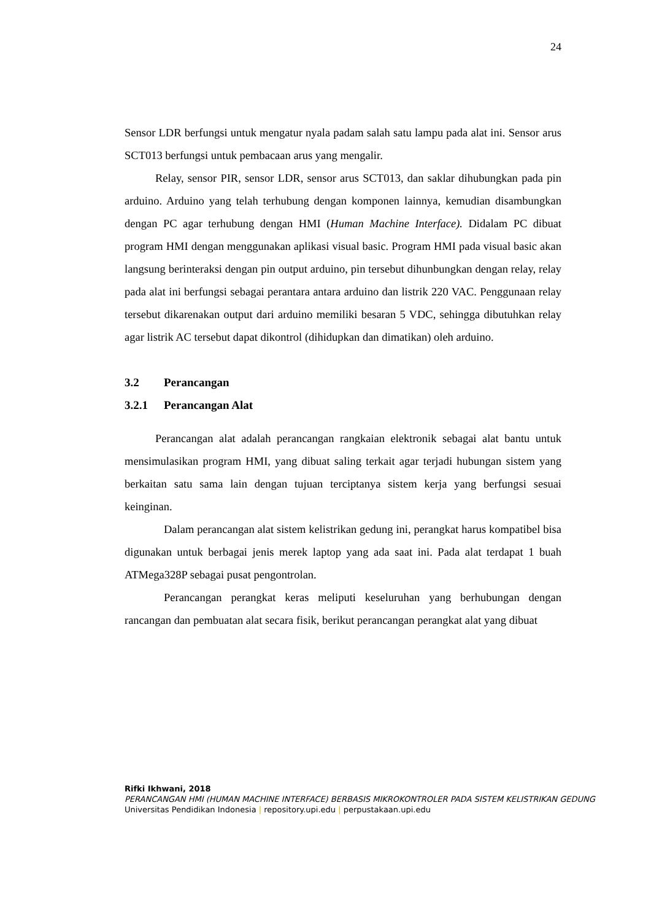24
Sensor LDR berfungsi untuk mengatur nyala padam salah satu lampu pada alat ini. Sensor arus SCT013 berfungsi untuk pembacaan arus yang mengalir.
Relay, sensor PIR, sensor LDR, sensor arus SCT013, dan saklar dihubungkan pada pin arduino. Arduino yang telah terhubung dengan komponen lainnya, kemudian disambungkan dengan PC agar terhubung dengan HMI (Human Machine Interface). Didalam PC dibuat program HMI dengan menggunakan aplikasi visual basic. Program HMI pada visual basic akan langsung berinteraksi dengan pin output arduino, pin tersebut dihunbungkan dengan relay, relay pada alat ini berfungsi sebagai perantara antara arduino dan listrik 220 VAC. Penggunaan relay tersebut dikarenakan output dari arduino memiliki besaran 5 VDC, sehingga dibutuhkan relay agar listrik AC tersebut dapat dikontrol (dihidupkan dan dimatikan) oleh arduino.
3.2 Perancangan
3.2.1 Perancangan Alat
Perancangan alat adalah perancangan rangkaian elektronik sebagai alat bantu untuk mensimulasikan program HMI, yang dibuat saling terkait agar terjadi hubungan sistem yang berkaitan satu sama lain dengan tujuan terciptanya sistem kerja yang berfungsi sesuai keinginan.
Dalam perancangan alat sistem kelistrikan gedung ini, perangkat harus kompatibel bisa digunakan untuk berbagai jenis merek laptop yang ada saat ini. Pada alat terdapat 1 buah ATMega328P sebagai pusat pengontrolan.
Perancangan perangkat keras meliputi keseluruhan yang berhubungan dengan rancangan dan pembuatan alat secara fisik, berikut perancangan perangkat alat yang dibuat
Rifki Ikhwani, 2018
PERANCANGAN HMI (HUMAN MACHINE INTERFACE) BERBASIS MIKROKONTROLER PADA SISTEM KELISTRIKAN GEDUNG
Universitas Pendidikan Indonesia | repository.upi.edu | perpustakaan.upi.edu